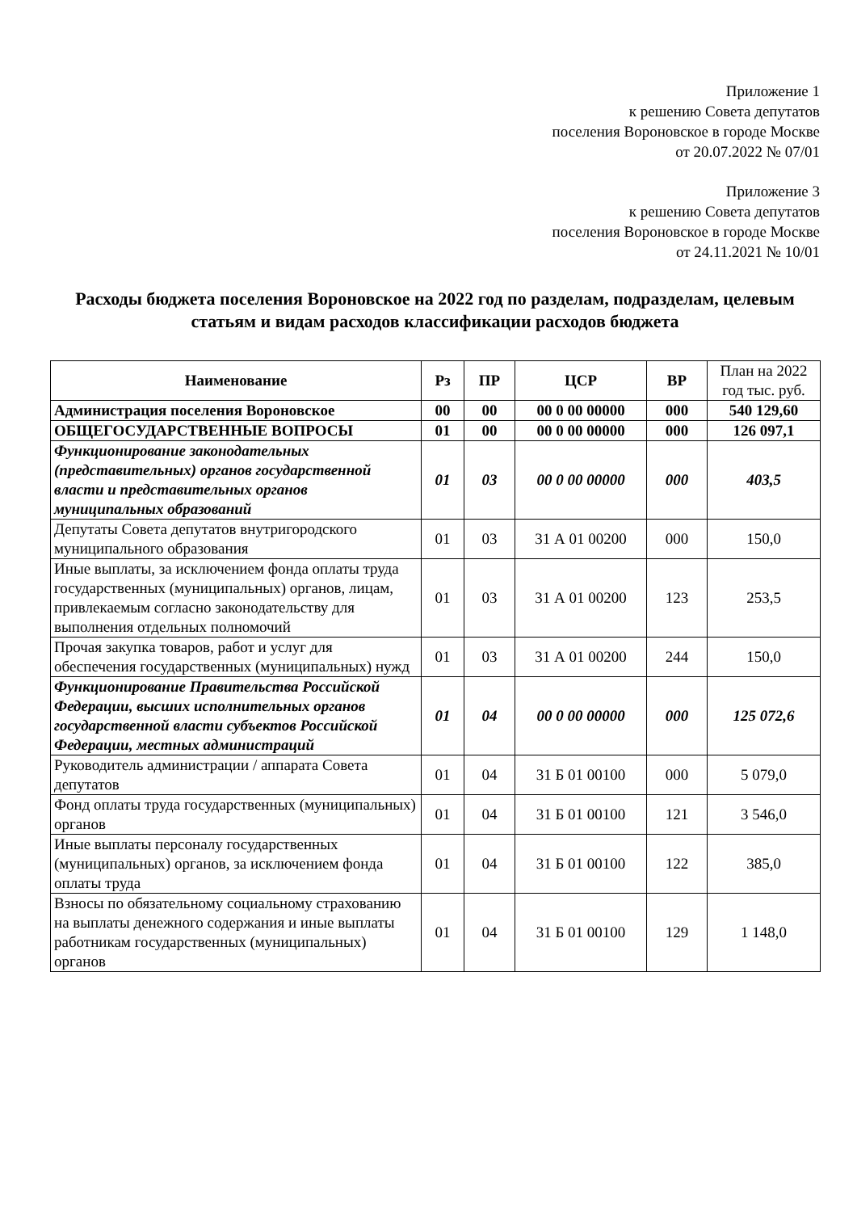Приложение 1
к решению Совета депутатов
поселения Вороновское в городе Москве
от 20.07.2022 № 07/01
Приложение 3
к решению Совета депутатов
поселения Вороновское в городе Москве
от 24.11.2021 № 10/01
Расходы бюджета поселения Вороновское на 2022 год по разделам, подразделам, целевым статьям и видам расходов классификации расходов бюджета
| Наименование | Рз | ПР | ЦСР | ВР | План на 2022 год тыс. руб. |
| --- | --- | --- | --- | --- | --- |
| Администрация поселения Вороновское | 00 | 00 | 00 0 00 00000 | 000 | 540 129,60 |
| ОБЩЕГОСУДАРСТВЕННЫЕ ВОПРОСЫ | 01 | 00 | 00 0 00 00000 | 000 | 126 097,1 |
| Функционирование законодательных (представительных) органов государственной власти и представительных органов муниципальных образований | 01 | 03 | 00 0 00 00000 | 000 | 403,5 |
| Депутаты Совета депутатов внутригородского муниципального образования | 01 | 03 | 31 А 01 00200 | 000 | 150,0 |
| Иные выплаты, за исключением фонда оплаты труда государственных (муниципальных) органов, лицам, привлекаемым согласно законодательству для выполнения отдельных полномочий | 01 | 03 | 31 А 01 00200 | 123 | 253,5 |
| Прочая закупка товаров, работ и услуг для обеспечения государственных (муниципальных) нужд | 01 | 03 | 31 А 01 00200 | 244 | 150,0 |
| Функционирование Правительства Российской Федерации, высших исполнительных органов государственной власти субъектов Российской Федерации, местных администраций | 01 | 04 | 00 0 00 00000 | 000 | 125 072,6 |
| Руководитель администрации / аппарата Совета депутатов | 01 | 04 | 31 Б 01 00100 | 000 | 5 079,0 |
| Фонд оплаты труда государственных (муниципальных) органов | 01 | 04 | 31 Б 01 00100 | 121 | 3 546,0 |
| Иные выплаты персоналу государственных (муниципальных) органов, за исключением фонда оплаты труда | 01 | 04 | 31 Б 01 00100 | 122 | 385,0 |
| Взносы по обязательному социальному страхованию на выплаты денежного содержания и иные выплаты работникам государственных (муниципальных) органов | 01 | 04 | 31 Б 01 00100 | 129 | 1 148,0 |